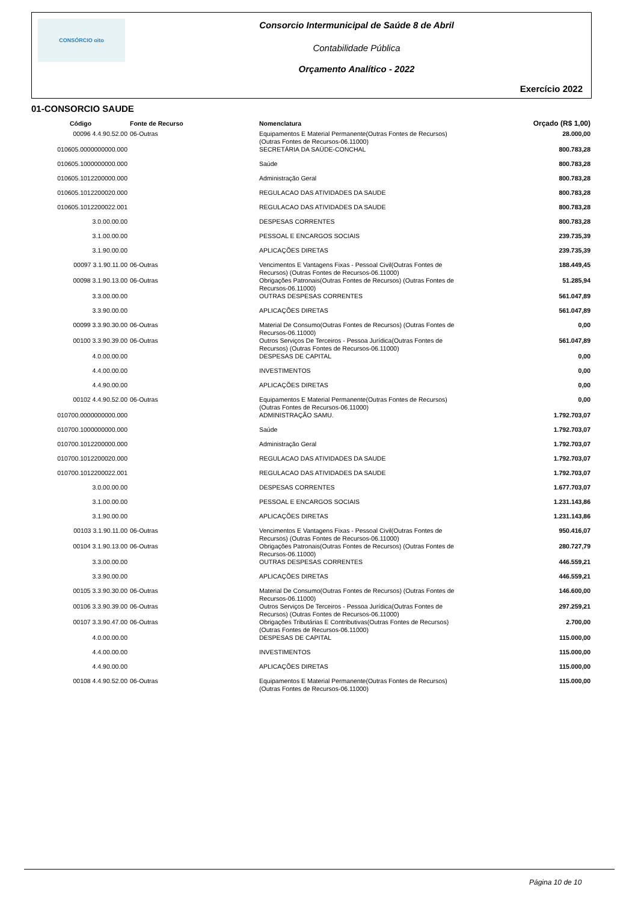CONSÓRCIO oito Consorcio Intermunicipal de Saúde 8 de Abril
Contabilidade Pública
Orçamento Analítico - 2022
Exercício 2022
01-CONSORCIO SAUDE
| Código | Fonte de Recurso | Nomenclatura | Orçado (R$ 1,00) |
| --- | --- | --- | --- |
| 00096 4.4.90.52.00 | 06-Outras | Equipamentos E Material Permanente(Outras Fontes de Recursos) (Outras Fontes de Recursos-06.11000) | 28.000,00 |
| 010605.0000000000.000 | | SECRETÁRIA DA SAÚDE-CONCHAL | 800.783,28 |
| 010605.1000000000.000 | | Saúde | 800.783,28 |
| 010605.1012200000.000 | | Administração Geral | 800.783,28 |
| 010605.1012200020.000 | | REGULACAO DAS ATIVIDADES DA SAUDE | 800.783,28 |
| 010605.1012200022.001 | | REGULACAO DAS ATIVIDADES DA SAUDE | 800.783,28 |
| 3.0.00.00.00 | | DESPESAS CORRENTES | 800.783,28 |
| 3.1.00.00.00 | | PESSOAL E ENCARGOS SOCIAIS | 239.735,39 |
| 3.1.90.00.00 | | APLICAÇÕES DIRETAS | 239.735,39 |
| 00097 3.1.90.11.00 | 06-Outras | Vencimentos E Vantagens Fixas - Pessoal Civil(Outras Fontes de Recursos) (Outras Fontes de Recursos-06.11000) | 188.449,45 |
| 00098 3.1.90.13.00 | 06-Outras | Obrigações Patronais(Outras Fontes de Recursos) (Outras Fontes de Recursos-06.11000) | 51.285,94 |
| 3.3.00.00.00 | | OUTRAS DESPESAS CORRENTES | 561.047,89 |
| 3.3.90.00.00 | | APLICAÇÕES DIRETAS | 561.047,89 |
| 00099 3.3.90.30.00 | 06-Outras | Material De Consumo(Outras Fontes de Recursos) (Outras Fontes de Recursos-06.11000) | 0,00 |
| 00100 3.3.90.39.00 | 06-Outras | Outros Serviços De Terceiros - Pessoa Jurídica(Outras Fontes de Recursos) (Outras Fontes de Recursos-06.11000) | 561.047,89 |
| 4.0.00.00.00 | | DESPESAS DE CAPITAL | 0,00 |
| 4.4.00.00.00 | | INVESTIMENTOS | 0,00 |
| 4.4.90.00.00 | | APLICAÇÕES DIRETAS | 0,00 |
| 00102 4.4.90.52.00 | 06-Outras | Equipamentos E Material Permanente(Outras Fontes de Recursos) (Outras Fontes de Recursos-06.11000) | 0,00 |
| 010700.0000000000.000 | | ADMINISTRAÇÃO SAMU. | 1.792.703,07 |
| 010700.1000000000.000 | | Saúde | 1.792.703,07 |
| 010700.1012200000.000 | | Administração Geral | 1.792.703,07 |
| 010700.1012200020.000 | | REGULACAO DAS ATIVIDADES DA SAUDE | 1.792.703,07 |
| 010700.1012200022.001 | | REGULACAO DAS ATIVIDADES DA SAUDE | 1.792.703,07 |
| 3.0.00.00.00 | | DESPESAS CORRENTES | 1.677.703,07 |
| 3.1.00.00.00 | | PESSOAL E ENCARGOS SOCIAIS | 1.231.143,86 |
| 3.1.90.00.00 | | APLICAÇÕES DIRETAS | 1.231.143,86 |
| 00103 3.1.90.11.00 | 06-Outras | Vencimentos E Vantagens Fixas - Pessoal Civil(Outras Fontes de Recursos) (Outras Fontes de Recursos-06.11000) | 950.416,07 |
| 00104 3.1.90.13.00 | 06-Outras | Obrigações Patronais(Outras Fontes de Recursos) (Outras Fontes de Recursos-06.11000) | 280.727,79 |
| 3.3.00.00.00 | | OUTRAS DESPESAS CORRENTES | 446.559,21 |
| 3.3.90.00.00 | | APLICAÇÕES DIRETAS | 446.559,21 |
| 00105 3.3.90.30.00 | 06-Outras | Material De Consumo(Outras Fontes de Recursos) (Outras Fontes de Recursos-06.11000) | 146.600,00 |
| 00106 3.3.90.39.00 | 06-Outras | Outros Serviços De Terceiros - Pessoa Jurídica(Outras Fontes de Recursos) (Outras Fontes de Recursos-06.11000) | 297.259,21 |
| 00107 3.3.90.47.00 | 06-Outras | Obrigações Tributárias E Contributivas(Outras Fontes de Recursos) (Outras Fontes de Recursos-06.11000) | 2.700,00 |
| 4.0.00.00.00 | | DESPESAS DE CAPITAL | 115.000,00 |
| 4.4.00.00.00 | | INVESTIMENTOS | 115.000,00 |
| 4.4.90.00.00 | | APLICAÇÕES DIRETAS | 115.000,00 |
| 00108 4.4.90.52.00 | 06-Outras | Equipamentos E Material Permanente(Outras Fontes de Recursos) (Outras Fontes de Recursos-06.11000) | 115.000,00 |
Página 10 de 10